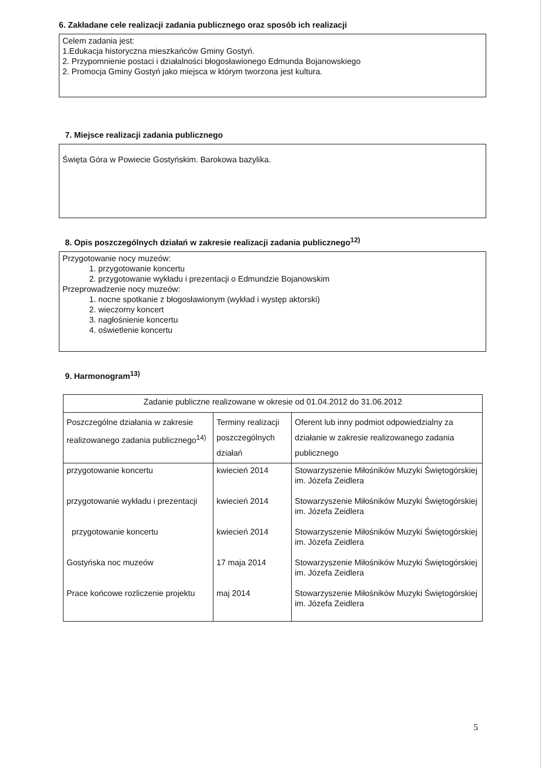6. Zakładane cele realizacji zadania publicznego oraz sposób ich realizacji
Celem zadania jest:
1.Edukacja historyczna mieszkańców Gminy Gostyń.
2. Przypomnienie postaci i działalności błogosławionego Edmunda Bojanowskiego
2. Promocja Gminy Gostyń jako miejsca w którym tworzona jest kultura.
7. Miejsce realizacji zadania publicznego
Święta Góra w Powiecie Gostyńskim. Barokowa bazylika.
8. Opis poszczególnych działań w zakresie realizacji zadania publicznego<sup>12)</sup>
Przygotowanie nocy muzeów:
1. przygotowanie koncertu
2. przygotowanie wykładu i prezentacji o Edmundzie Bojanowskim
Przeprowadzenie nocy muzeów:
1. nocne spotkanie z błogosławionym (wykład i występ aktorski)
2. wieczorny koncert
3. nagłośnienie koncertu
4. oświetlenie koncertu
9. Harmonogram<sup>13)</sup>
| Zadanie publiczne realizowane w okresie od 01.04.2012 do 31.06.2012 | | |
| Poszczególne działania w zakresie realizowanego zadania publicznego<sup>14)</sup> | Terminy realizacji poszczególnych działań | Oferent lub inny podmiot odpowiedzialny za działanie w zakresie realizowanego zadania publicznego |
| przygotowanie koncertu | kwiecień 2014 | Stowarzyszenie Miłośników Muzyki Świętogórskiej im. Józefa Zeidlera |
| przygotowanie wykładu i prezentacji | kwiecień 2014 | Stowarzyszenie Miłośników Muzyki Świętogórskiej im. Józefa Zeidlera |
| przygotowanie koncertu | kwiecień 2014 | Stowarzyszenie Miłośników Muzyki Świętogórskiej im. Józefa Zeidlera |
| Gostyńska noc muzeów | 17 maja 2014 | Stowarzyszenie Miłośników Muzyki Świętogórskiej im. Józefa Zeidlera |
| Prace końcowe rozliczenie projektu | maj 2014 | Stowarzyszenie Miłośników Muzyki Świętogórskiej im. Józefa Zeidlera |
5